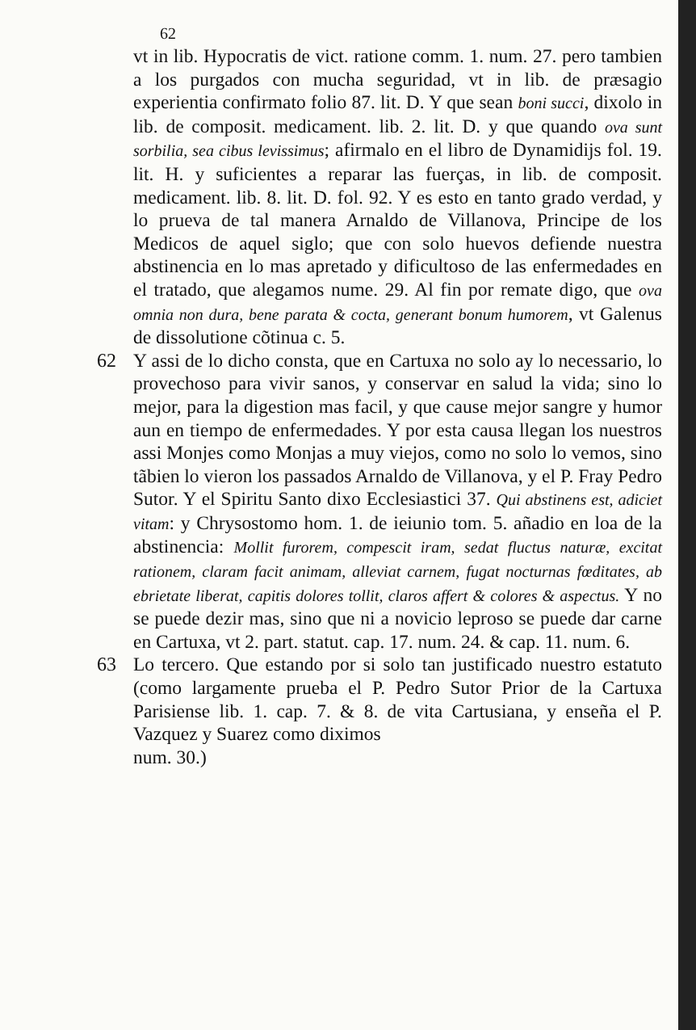62
vt in lib. Hypocratis de vict. ratione comm. 1. num. 27. pero tambien a los purgados con mucha seguridad, vt in lib. de præsagio experientia confirmato folio 87. lit. D. Y que sean boni succi, dixolo in lib. de composit. medicament. lib. 2. lit. D. y que quando ova sunt sorbilia, sea cibus levissimus; afirmalo en el libro de Dynamidijs fol. 19. lit. H. y suficientes a reparar las fuerças, in lib. de composit. medicament. lib. 8. lit. D. fol. 92. Y es esto en tanto grado verdad, y lo prueva de tal manera Arnaldo de Villanova, Principe de los Medicos de aquel siglo; que con solo huevos defiende nuestra abstinencia en lo mas apretado y dificultoso de las enfermedades en el tratado, que alegamos nume. 29. Al fin por remate digo, que ova omnia non dura, bene parata & cocta, generant bonum humorem, vt Galenus de dissolutione cõtinua c. 5.
62 Y assi de lo dicho consta, que en Cartuxa no solo ay lo necessario, lo provechoso para vivir sanos, y conservar en salud la vida; sino lo mejor, para la digestion mas facil, y que cause mejor sangre y humor aun en tiempo de enfermedades. Y por esta causa llegan los nuestros assi Monjes como Monjas a muy viejos, como no solo lo vemos, sino tãbien lo vieron los passados Arnaldo de Villanova, y el P. Fray Pedro Sutor. Y el Spiritu Santo dixo Ecclesiastici 37. Qui abstinens est, adiciet vitam: y Chrysostomo hom. 1. de ieiunio tom. 5. añadio en loa de la abstinencia: Mollit furorem, compescit iram, sedat fluctus naturæ, excitat rationem, claram facit animam, allevіat carnem, fugat nocturnas fœditates, ab ebrietate liberat, capitis dolores tollit, claros affert & colores & aspectus. Y no se puede dezir mas, sino que ni a novicio leproso se puede dar carne en Cartuxa, vt 2. part. statut. cap. 17. num. 24. & cap. 11. num. 6.
63 Lo tercero. Que estando por si solo tan justificado nuestro estatuto (como largamente prueba el P. Pedro Sutor Prior de la Cartuxa Parisiense lib. 1. cap. 7. & 8. de vita Cartusiana, y enseña el P. Vazquez y Suarez como diximos
num. 30.)